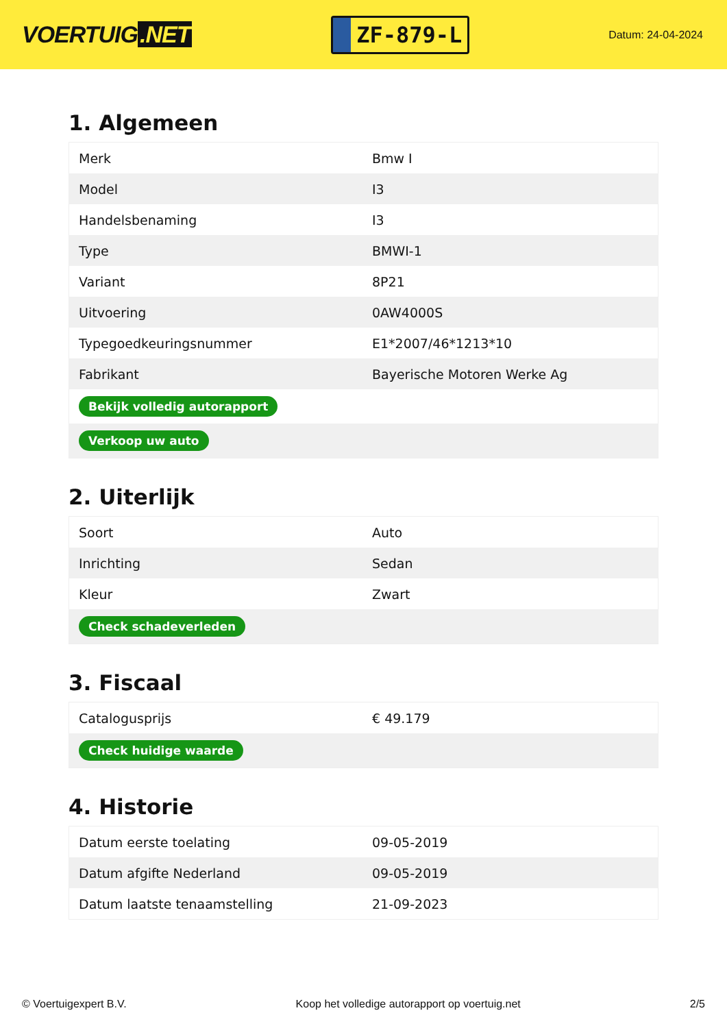VOERTUIG.NET
ZF-879-L
Datum: 24-04-2024
1. Algemeen
| Merk | Bmw I |
| Model | I3 |
| Handelsbenaming | I3 |
| Type | BMWI-1 |
| Variant | 8P21 |
| Uitvoering | 0AW4000S |
| Typegoedkeuringsnummer | E1*2007/46*1213*10 |
| Fabrikant | Bayerische Motoren Werke Ag |
| Bekijk volledig autorapport | |
| Verkoop uw auto | |
2. Uiterlijk
| Soort | Auto |
| Inrichting | Sedan |
| Kleur | Zwart |
| Check schadeverleden | |
3. Fiscaal
| Catalogusprijs | € 49.179 |
| Check huidige waarde | |
4. Historie
| Datum eerste toelating | 09-05-2019 |
| Datum afgifte Nederland | 09-05-2019 |
| Datum laatste tenaamstelling | 21-09-2023 |
© Voertuigexpert B.V. Koop het volledige autorapport op voertuig.net 2/5